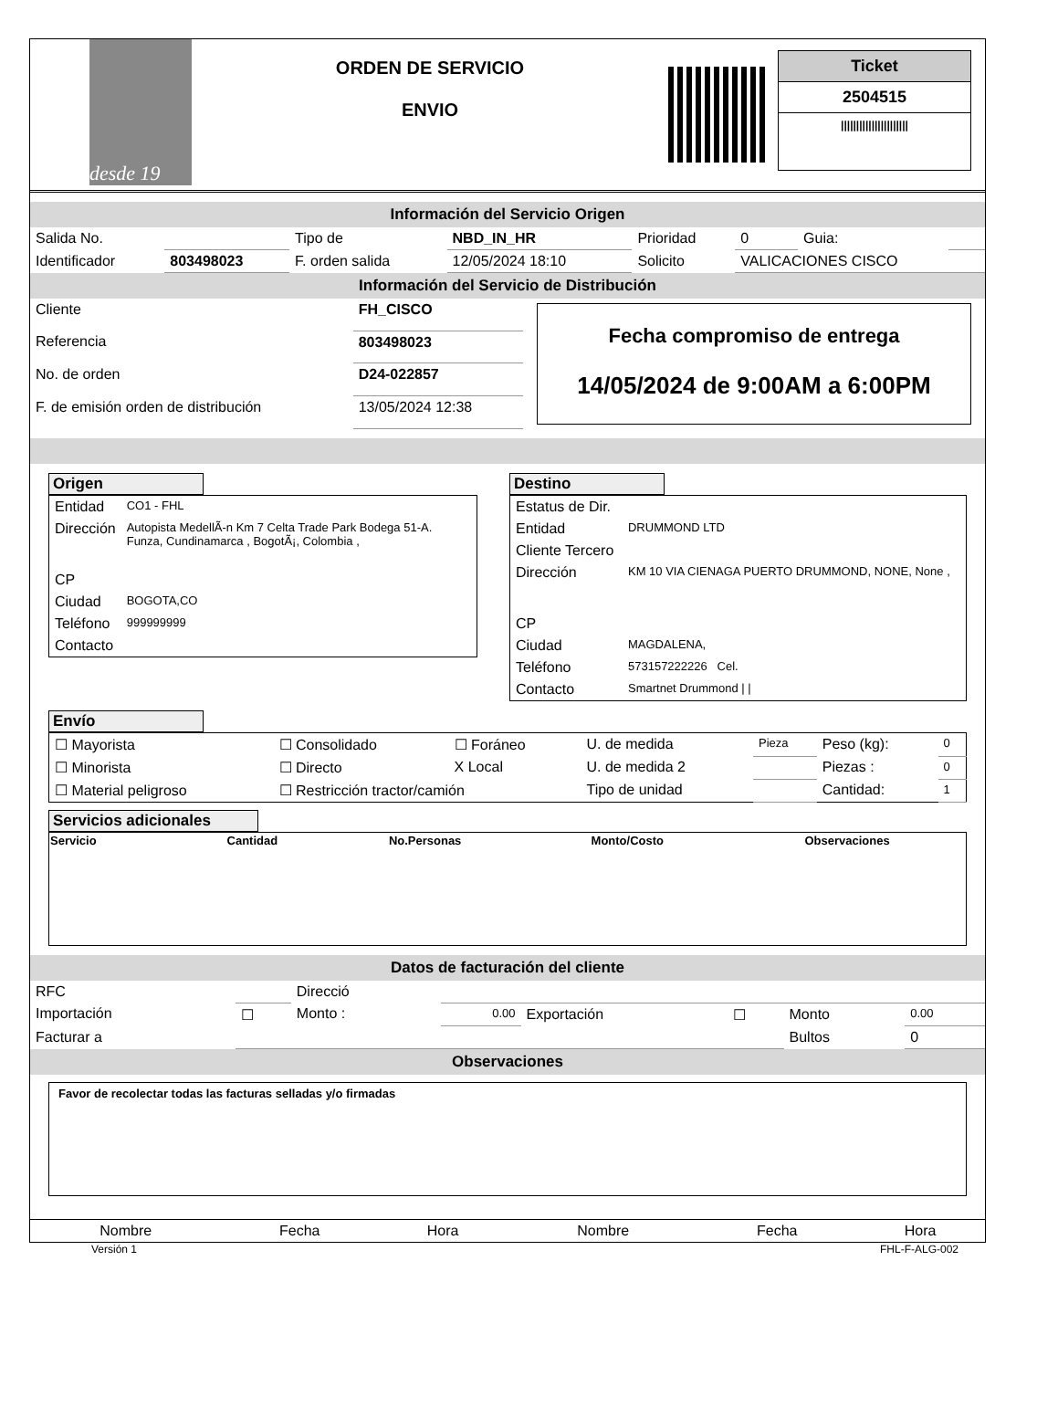desde 19
ORDEN DE SERVICIO
ENVIO
Ticket
2504515
||||||||||||||||||||||
Información del Servicio Origen
| Salida No. | | Tipo de | NBD_IN_HR | Prioridad | 0 | Guia: | |
| Identificador | 803498023 | F. orden salida | 12/05/2024 18:10 | Solicito | VALICACIONES CISCO | | |
Información del Servicio de Distribución
| Cliente | FH_CISCO |
| Referencia | 803498023 |
| No. de orden | D24-022857 |
| F. de emisión orden de distribución | 13/05/2024 12:38 |
Fecha compromiso de entrega
14/05/2024 de 9:00AM a 6:00PM
Origen
| Entidad | CO1 - FHL |
| Dirección | Autopista MedellÃ-n Km 7 Celta Trade Park Bodega 51-A. Funza, Cundinamarca , BogotÃ¡, Colombia , |
| CP | |
| Ciudad | BOGOTA,CO |
| Teléfono | 999999999 |
| Contacto | |
Destino
| Estatus de Dir. | |
| Entidad | DRUMMOND LTD |
| Cliente Tercero | |
| Dirección | KM 10 VIA CIENAGA PUERTO DRUMMOND, NONE, None , |
| CP | |
| Ciudad | MAGDALENA, |
| Teléfono | 573157222226 Cel. |
| Contacto | Smartnet Drummond / / |
Envío
| ☐ Mayorista | ☐ Consolidado | ☐ Foráneo | U. de medida | Pieza | Peso (kg): | 0 |
| ☐ Minorista | ☐ Directo | X Local | U. de medida 2 | | Piezas : | 0 |
| ☐ Material peligroso | ☐ Restricción tractor/camión | | Tipo de unidad | | Cantidad: | 1 |
Servicios adicionales
| Servicio | Cantidad | No.Personas | Monto/Costo | Observaciones |
| --- | --- | --- | --- | --- |
Datos de facturación del cliente
| RFC | | Direcció | | | | | |
| Importación | ☐ | Monto : | 0.00 | Exportación | ☐ | Monto | 0.00 |
| Facturar a | | | | | | Bultos | 0 |
Observaciones
Favor de recolectar todas las facturas selladas y/o firmadas
| Nombre | Fecha | Hora | Nombre | Fecha | Hora |
Versión 1 FHL-F-ALG-002